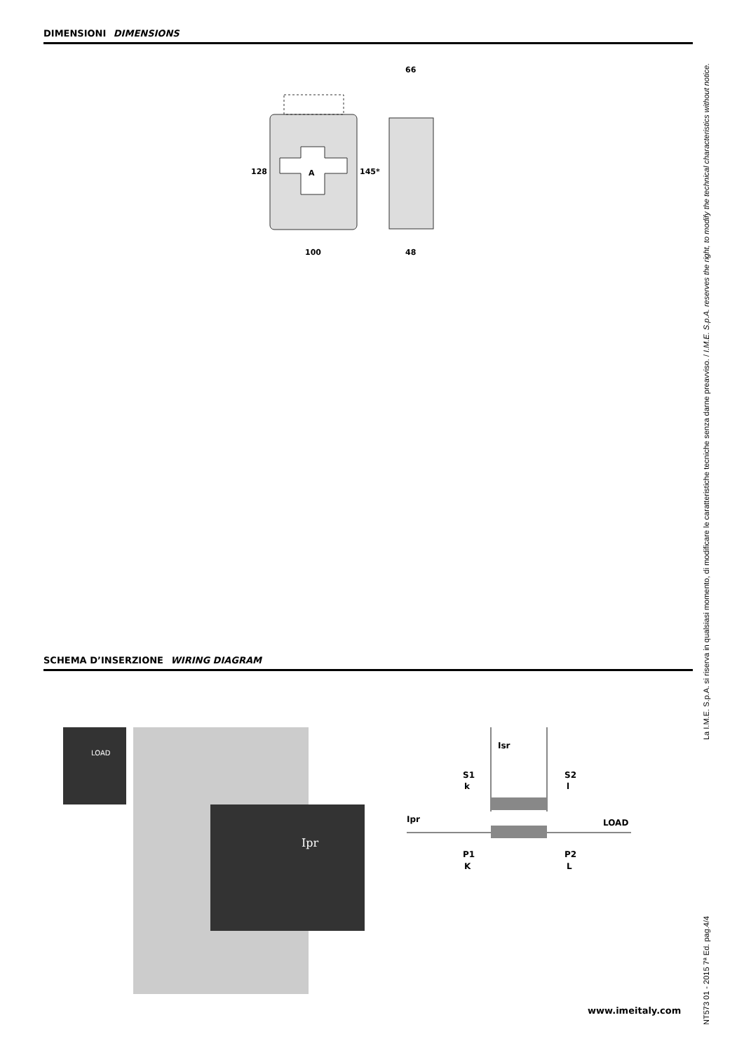DIMENSIONI DIMENSIONS
A
128
145*
100
66
48
SCHEMA D’INSERZIONE WIRING DIAGRAM
Ipr
LOAD
Isr
S1
k
S2
l
Ipr
LOAD
P1
K
P2
L
www.imeitaly.com
NT573 01 - 2015 7ª Ed. pag.4/4 La I.M.E. S.p.A. si riserva in qualsiasi momento, di modificare le caratteristiche tecniche senza darne preavviso. / I.M.E. S.p.A. reserves the right, to modify the technical characteristics without notice.